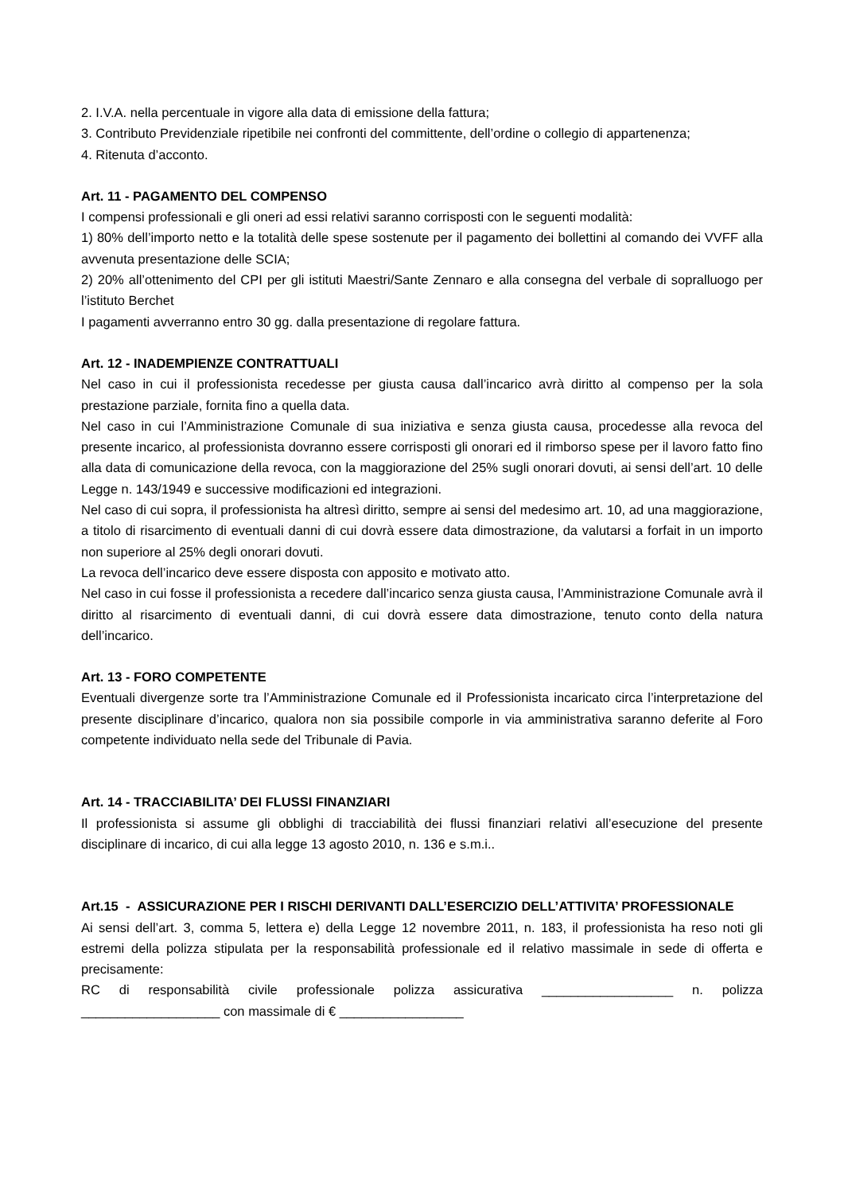2. I.V.A. nella percentuale in vigore alla data di emissione della fattura;
3. Contributo Previdenziale ripetibile nei confronti del committente, dell’ordine o collegio di appartenenza;
4. Ritenuta d’acconto.
Art. 11 - PAGAMENTO DEL COMPENSO
I compensi professionali e gli oneri ad essi relativi saranno corrisposti con le seguenti modalità:
1) 80% dell’importo netto e la totalità delle spese sostenute per il pagamento dei bollettini al comando dei VVFF alla avvenuta presentazione delle SCIA;
2) 20% all’ottenimento del CPI per gli istituti Maestri/Sante Zennaro e alla consegna del verbale di sopralluogo per l’istituto Berchet
I pagamenti avverranno entro 30 gg. dalla presentazione di regolare fattura.
Art. 12 - INADEMPIENZE CONTRATTUALI
Nel caso in cui il professionista recedesse per giusta causa dall’incarico avrà diritto al compenso per la sola prestazione parziale, fornita fino a quella data.
Nel caso in cui l’Amministrazione Comunale di sua iniziativa e senza giusta causa, procedesse alla revoca del presente incarico, al professionista dovranno essere corrisposti gli onorari ed il rimborso spese per il lavoro fatto fino alla data di comunicazione della revoca, con la maggiorazione del 25% sugli onorari dovuti, ai sensi dell’art. 10 delle Legge n. 143/1949 e successive modificazioni ed integrazioni.
Nel caso di cui sopra, il professionista ha altresì diritto, sempre ai sensi del medesimo art. 10, ad una maggiorazione, a titolo di risarcimento di eventuali danni di cui dovrà essere data dimostrazione, da valutarsi a forfait in un importo non superiore al 25% degli onorari dovuti.
La revoca dell’incarico deve essere disposta con apposito e motivato atto.
Nel caso in cui fosse il professionista a recedere dall’incarico senza giusta causa, l’Amministrazione Comunale avrà il diritto al risarcimento di eventuali danni, di cui dovrà essere data dimostrazione, tenuto conto della natura dell’incarico.
Art. 13 - FORO COMPETENTE
Eventuali divergenze sorte tra l’Amministrazione Comunale ed il Professionista incaricato circa l’interpretazione del presente disciplinare d’incarico, qualora non sia possibile comporle in via amministrativa saranno deferite al Foro competente individuato nella sede del Tribunale di Pavia.
Art. 14 - TRACCIABILITA’ DEI FLUSSI FINANZIARI
Il professionista si assume gli obblighi di tracciabilità dei flussi finanziari relativi all’esecuzione del presente disciplinare di incarico, di cui alla legge 13 agosto 2010, n. 136 e s.m.i..
Art.15 - ASSICURAZIONE PER I RISCHI DERIVANTI DALL’ESERCIZIO DELL’ATTIVITA’ PROFESSIONALE
Ai sensi dell’art. 3, comma 5, lettera e) della Legge 12 novembre 2011, n. 183, il professionista ha reso noti gli estremi della polizza stipulata per la responsabilità professionale ed il relativo massimale in sede di offerta e precisamente:
RC di responsabilità civile professionale polizza assicurativa __________________ n. polizza ___________________ con massimale di € _________________